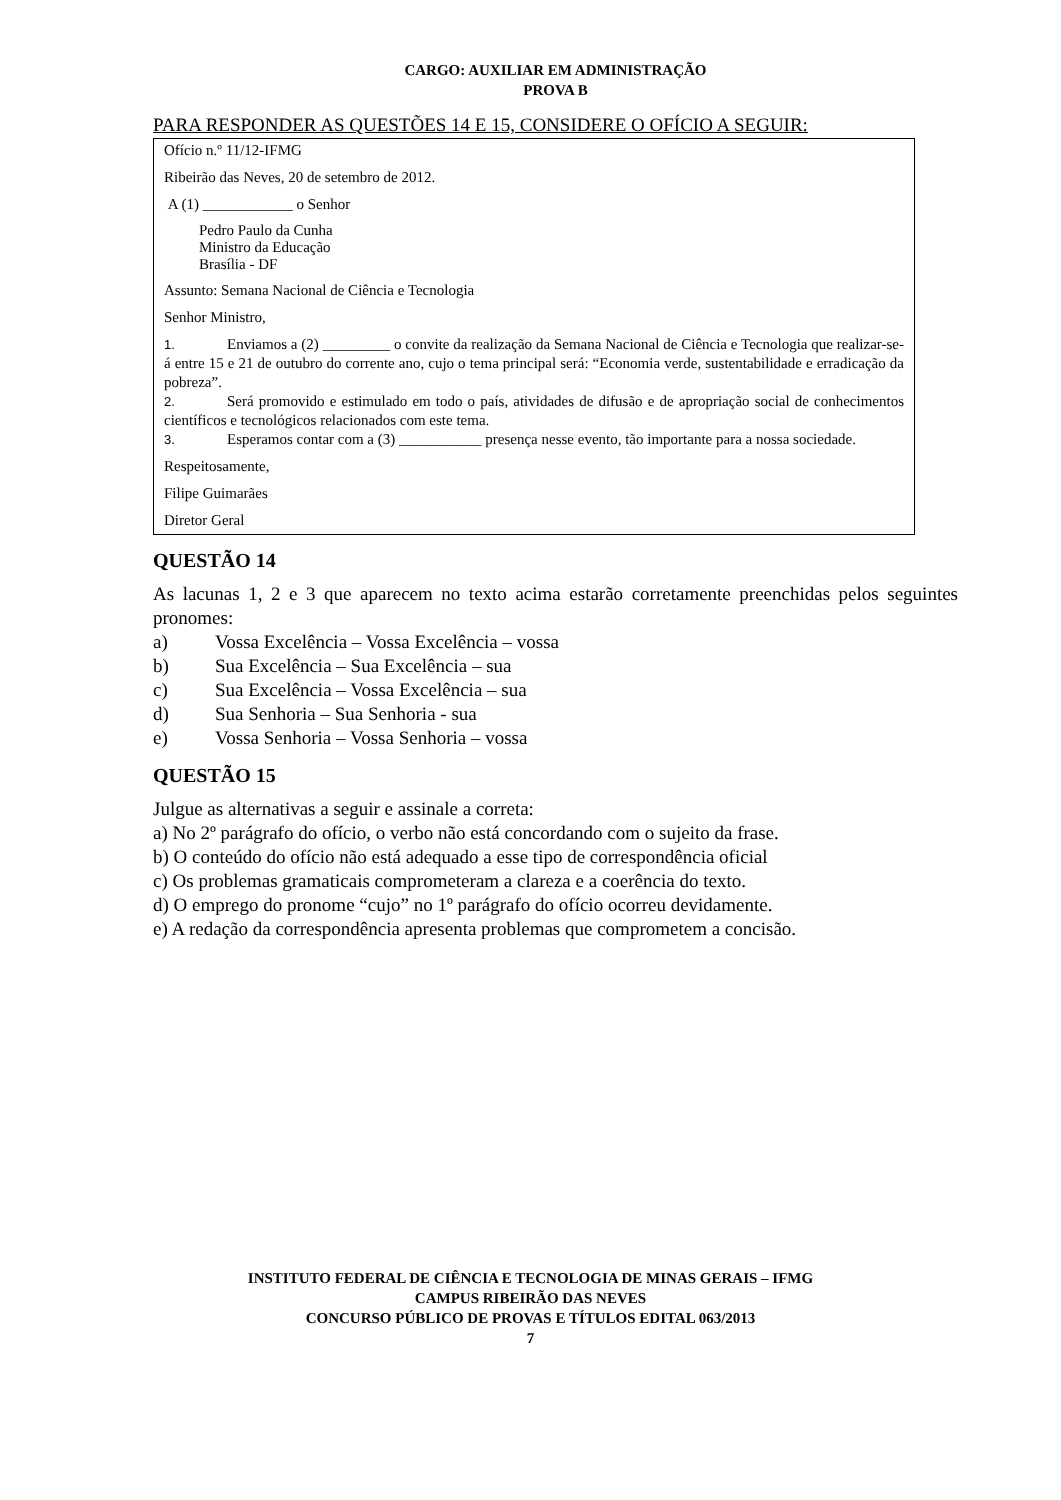CARGO: AUXILIAR EM ADMINISTRAÇÃO
PROVA B
PARA RESPONDER AS QUESTÕES 14 E 15, CONSIDERE O OFÍCIO A SEGUIR:
Ofício n.º 11/12-IFMG
Ribeirão das Neves, 20 de setembro de 2012.
A (1) ____________ o Senhor
Pedro Paulo da Cunha
Ministro da Educação
Brasília - DF
Assunto: Semana Nacional de Ciência e Tecnologia
Senhor Ministro,
1. Enviamos a (2) _________ o convite da realização da Semana Nacional de Ciência e Tecnologia que realizar-se-á entre 15 e 21 de outubro do corrente ano, cujo o tema principal será: “Economia verde, sustentabilidade e erradicação da pobreza”.
2. Será promovido e estimulado em todo o país, atividades de difusão e de apropriação social de conhecimentos científicos e tecnológicos relacionados com este tema.
3. Esperamos contar com a (3) ___________ presença nesse evento, tão importante para a nossa sociedade.
Respeitosamente,
Filipe Guimarães
Diretor Geral
QUESTÃO 14
As lacunas 1, 2 e 3 que aparecem no texto acima estarão corretamente preenchidas pelos seguintes pronomes:
a) Vossa Excelência – Vossa Excelência – vossa
b) Sua Excelência – Sua Excelência – sua
c) Sua Excelência – Vossa Excelência – sua
d) Sua Senhoria – Sua Senhoria - sua
e) Vossa Senhoria – Vossa Senhoria – vossa
QUESTÃO 15
Julgue as alternativas a seguir e assinale a correta:
a) No 2º parágrafo do ofício, o verbo não está concordando com o sujeito da frase.
b) O conteúdo do ofício não está adequado a esse tipo de correspondência oficial
c) Os problemas gramaticais comprometeram a clareza e a coerência do texto.
d) O emprego do pronome “cujo” no 1º parágrafo do ofício ocorreu devidamente.
e) A redação da correspondência apresenta problemas que comprometem a concisão.
INSTITUTO FEDERAL DE CIÊNCIA E TECNOLOGIA DE MINAS GERAIS – IFMG
CAMPUS RIBEIRÃO DAS NEVES
CONCURSO PÚBLICO DE PROVAS E TÍTULOS EDITAL 063/2013
7